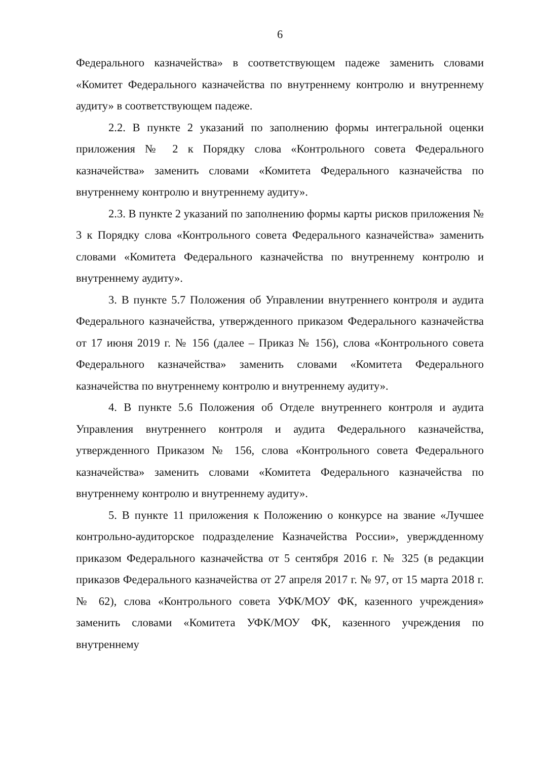6
Федерального казначейства» в соответствующем падеже заменить словами «Комитет Федерального казначейства по внутреннему контролю и внутреннему аудиту» в соответствующем падеже.
2.2. В пункте 2 указаний по заполнению формы интегральной оценки приложения № 2 к Порядку слова «Контрольного совета Федерального казначейства» заменить словами «Комитета Федерального казначейства по внутреннему контролю и внутреннему аудиту».
2.3. В пункте 2 указаний по заполнению формы карты рисков приложения № 3 к Порядку слова «Контрольного совета Федерального казначейства» заменить словами «Комитета Федерального казначейства по внутреннему контролю и внутреннему аудиту».
3. В пункте 5.7 Положения об Управлении внутреннего контроля и аудита Федерального казначейства, утвержденного приказом Федерального казначейства от 17 июня 2019 г. № 156 (далее – Приказ № 156), слова «Контрольного совета Федерального казначейства» заменить словами «Комитета Федерального казначейства по внутреннему контролю и внутреннему аудиту».
4. В пункте 5.6 Положения об Отделе внутреннего контроля и аудита Управления внутреннего контроля и аудита Федерального казначейства, утвержденного Приказом № 156, слова «Контрольного совета Федерального казначейства» заменить словами «Комитета Федерального казначейства по внутреннему контролю и внутреннему аудиту».
5. В пункте 11 приложения к Положению о конкурсе на звание «Лучшее контрольно-аудиторское подразделение Казначейства России», уверждденному приказом Федерального казначейства от 5 сентября 2016 г. № 325 (в редакции приказов Федерального казначейства от 27 апреля 2017 г. № 97, от 15 марта 2018 г. № 62), слова «Контрольного совета УФК/МОУ ФК, казенного учреждения» заменить словами «Комитета УФК/МОУ ФК, казенного учреждения по внутреннему